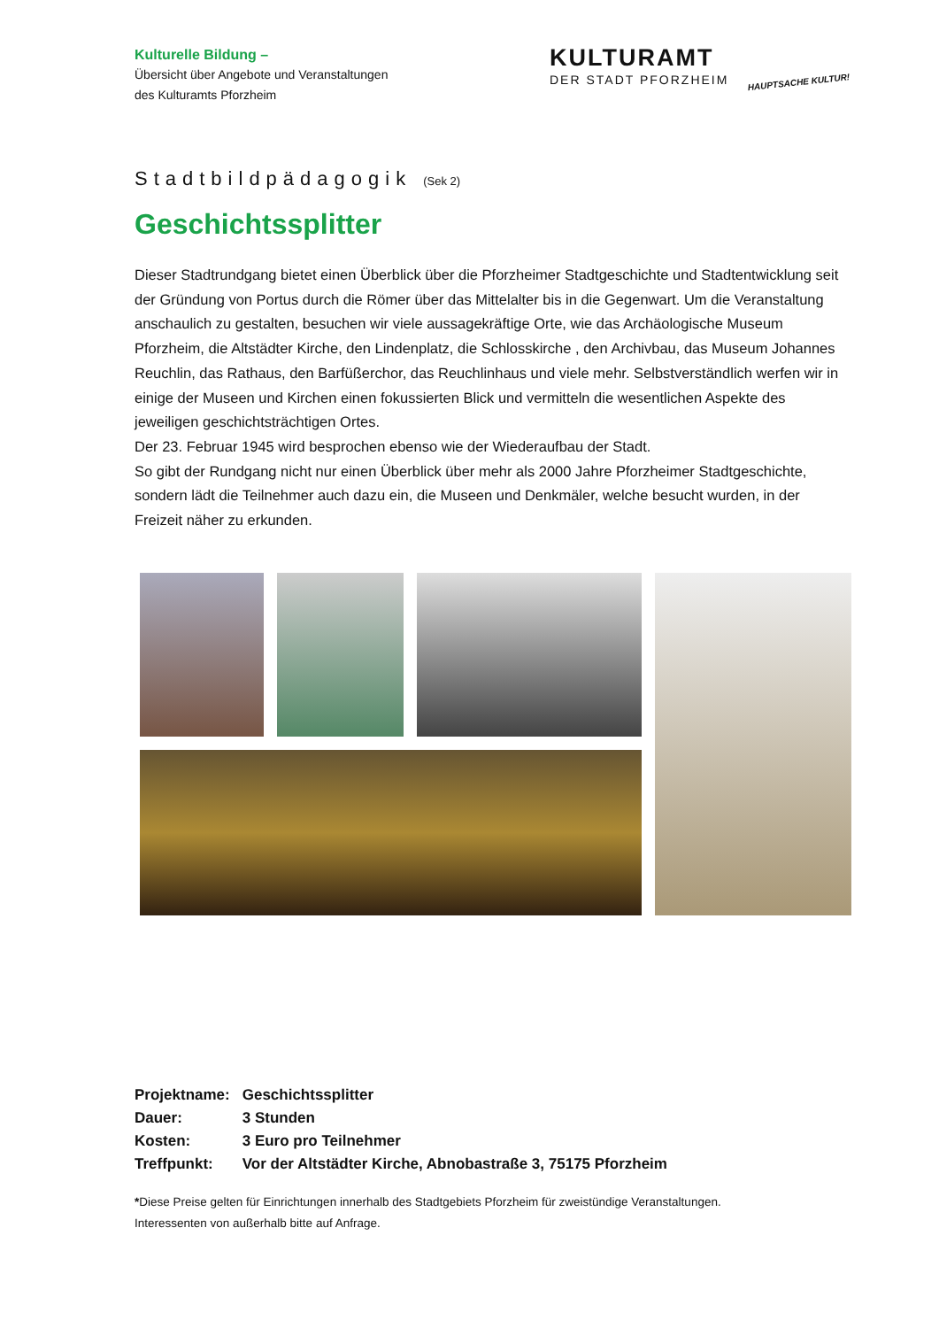Kulturelle Bildung –
Übersicht über Angebote und Veranstaltungen
des Kulturamts Pforzheim
KULTURAMT
DER STADT PFORZHEIM
HAUPTSACHE KULTUR!
Stadtbildpädagogik (Sek 2)
Geschichtssplitter
Dieser Stadtrundgang bietet einen Überblick über die Pforzheimer Stadtgeschichte und Stadtentwicklung seit der Gründung von Portus durch die Römer über das Mittelalter bis in die Gegenwart. Um die Veranstaltung anschaulich zu gestalten, besuchen wir viele aussagekräftige Orte, wie das Archäologische Museum Pforzheim, die Altstädter Kirche, den Lindenplatz, die Schlosskirche , den Archivbau, das Museum Johannes Reuchlin, das Rathaus, den Barfüßerchor, das Reuchlinhaus und viele mehr. Selbstverständlich werfen wir in einige der Museen und Kirchen einen fokussierten Blick und vermitteln die wesentlichen Aspekte des jeweiligen geschichtsträchtigen Ortes.
Der 23. Februar 1945 wird besprochen ebenso wie der Wiederaufbau der Stadt.
So gibt der Rundgang nicht nur einen Überblick über mehr als 2000 Jahre Pforzheimer Stadtgeschichte, sondern lädt die Teilnehmer auch dazu ein, die Museen und Denkmäler, welche besucht wurden, in der Freizeit näher zu erkunden.
| Projektname: | Geschichtssplitter |
| Dauer: | 3 Stunden |
| Kosten: | 3 Euro pro Teilnehmer |
| Treffpunkt: | Vor der Altstädter Kirche, Abnobastraße 3, 75175 Pforzheim |
*Diese Preise gelten für Einrichtungen innerhalb des Stadtgebiets Pforzheim für zweistündige Veranstaltungen.
Interessenten von außerhalb bitte auf Anfrage.